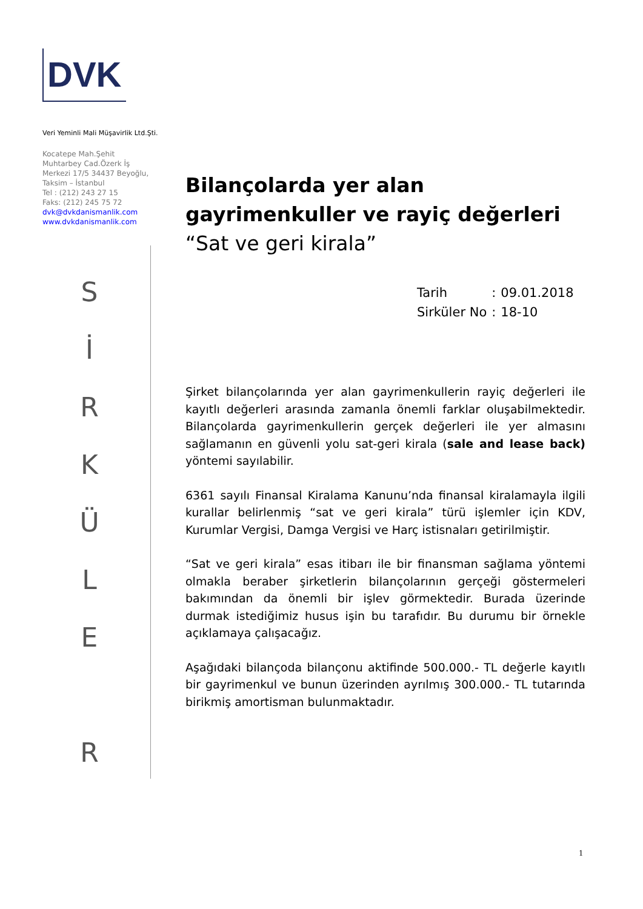DVK
Veri Yeminli Mali Müşavirlik Ltd.Şti.
Kocatepe Mah.Şehit
Muhtarbey Cad.Özerk İş
Merkezi 17/5 34437 Beyoğlu,
Taksim – İstanbul
Tel : (212) 243 27 15
Faks: (212) 245 75 72
dvk@dvkdanismanlik.com
www.dvkdanismanlik.com
S
İ
R
K
Ü
L
E
R
Bilançolarda yer alan gayrimenkuller ve rayiç değerleri “Sat ve geri kirala”
| Tarih | : | 09.01.2018 |
| Sirküler No | : | 18-10 |
Şirket bilançolarında yer alan gayrimenkullerin rayiç değerleri ile kayıtlı değerleri arasında zamanla önemli farklar oluşabilmektedir. Bilançolarda gayrimenkullerin gerçek değerleri ile yer almasını sağlamanın en güvenli yolu sat-geri kirala (sale and lease back) yöntemi sayılabilir.
6361 sayılı Finansal Kiralama Kanunu’nda finansal kiralamayla ilgili kurallar belirlenmiş “sat ve geri kirala” türü işlemler için KDV, Kurumlar Vergisi, Damga Vergisi ve Harç istisnaları getirilmiştir.
“Sat ve geri kirala” esas itibarı ile bir finansman sağlama yöntemi olmakla beraber şirketlerin bilançolarının gerçeği göstermeleri bakımından da önemli bir işlev görmektedir. Burada üzerinde durmak istediğimiz husus işin bu tarafıdır. Bu durumu bir örnekle açıklamaya çalışacağız.
Aşağıdaki bilançoda bilançonu aktifinde 500.000.- TL değerle kayıtlı bir gayrimenkul ve bunun üzerinden ayrılmış 300.000.- TL tutarında birikmiş amortisman bulunmaktadır.
1